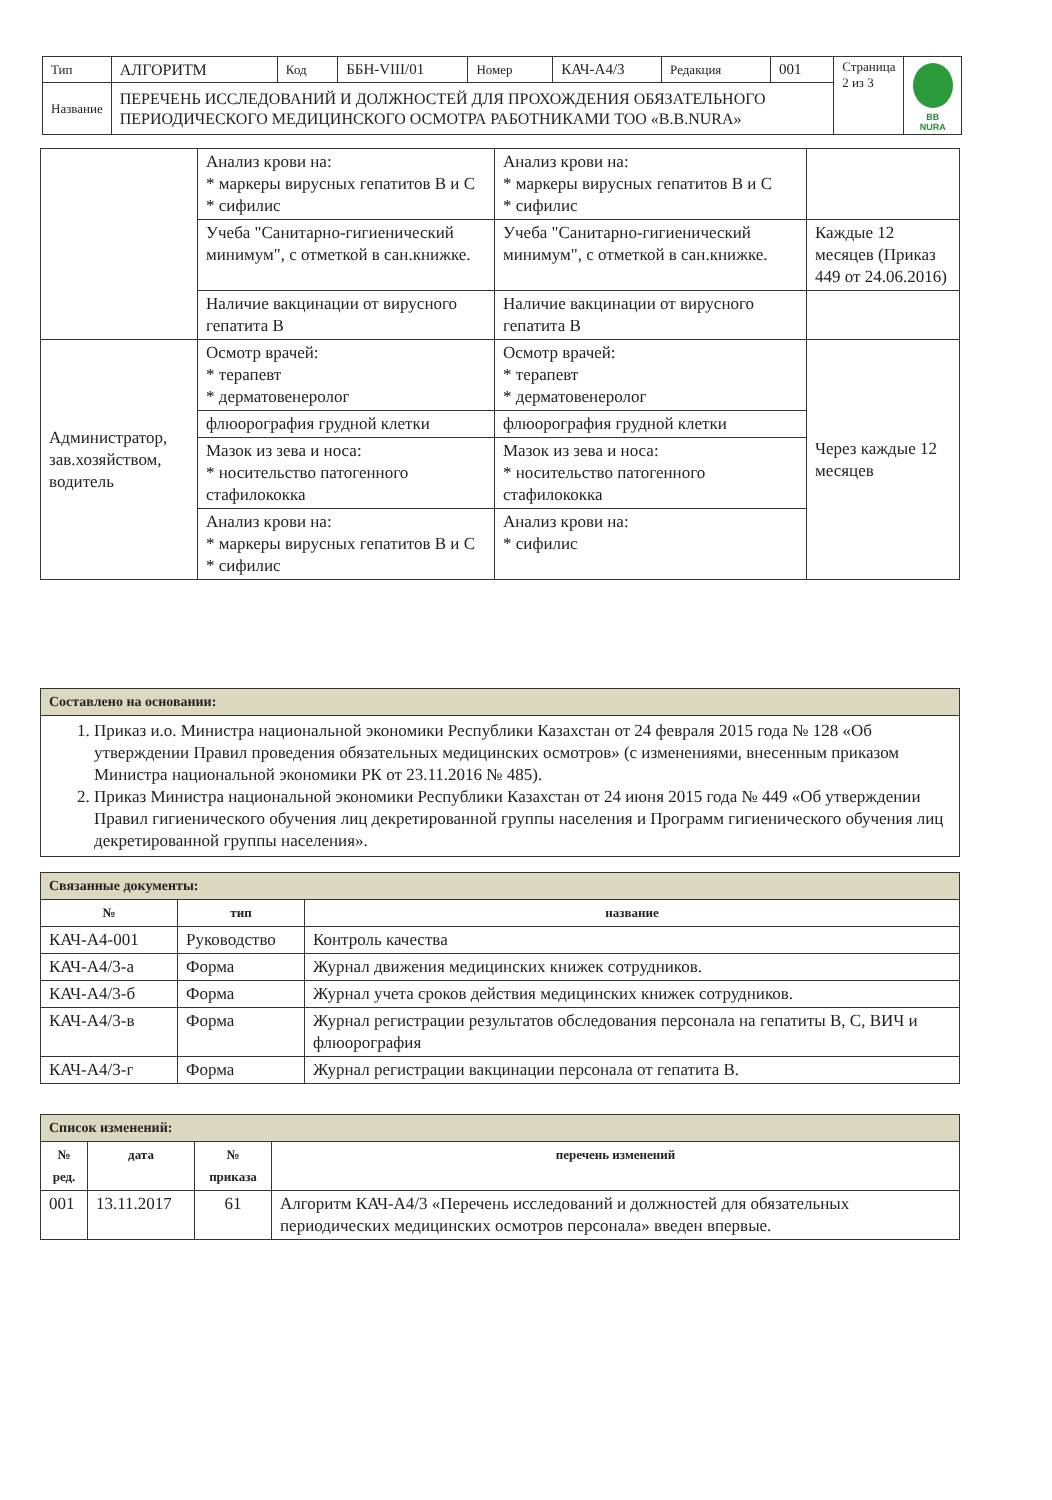| Тип | АЛГОРИТМ | Код | ББН-VIII/01 | Номер | КАЧ-А4/3 | Редакция | 001 | Страница 2 из 3 | BB NURA |
| Название | ПЕРЕЧЕНЬ ИССЛЕДОВАНИЙ И ДОЛЖНОСТЕЙ ДЛЯ ПРОХОЖДЕНИЯ ОБЯЗАТЕЛЬНОГО ПЕРИОДИЧЕСКОГО МЕДИЦИНСКОГО ОСМОТРА РАБОТНИКАМИ ТОО «B.B.NURA» | | | | | | | | |
| | Анализ крови на: * маркеры вирусных гепатитов В и С * сифилис | Анализ крови на: * маркеры вирусных гепатитов В и С * сифилис | |
| | Учеба "Санитарно-гигиенический минимум", с отметкой в сан.книжке. | Учеба "Санитарно-гигиенический минимум", с отметкой в сан.книжке. | Каждые 12 месяцев (Приказ 449 от 24.06.2016) |
| | Наличие вакцинации от вирусного гепатита В | Наличие вакцинации от вирусного гепатита В | |
| Администратор, зав.хозяйством, водитель | Осмотр врачей: * терапевт * дерматовенеролог | Осмотр врачей: * терапевт * дерматовенеролог | Через каждые 12 месяцев |
| | флюорография грудной клетки | флюорография грудной клетки | |
| | Мазок из зева и носа: * носительство патогенного стафилококка | Мазок из зева и носа: * носительство патогенного стафилококка | |
| | Анализ крови на: * маркеры вирусных гепатитов В и С * сифилис | Анализ крови на: * сифилис | |
| Составлено на основании: |
| --- |
| 1. Приказ и.о. Министра национальной экономики Республики Казахстан от 24 февраля 2015 года № 128 «Об утверждении Правил проведения обязательных медицинских осмотров» (с изменениями, внесенным приказом Министра национальной экономики РК от 23.11.2016 № 485). 2. Приказ Министра национальной экономики Республики Казахстан от 24 июня 2015 года № 449 «Об утверждении Правил гигиенического обучения лиц декретированной группы населения и Программ гигиенического обучения лиц декретированной группы населения». |
| Связанные документы: | | |
| --- | --- | --- |
| № | тип | название |
| КАЧ-А4-001 | Руководство | Контроль качества |
| КАЧ-А4/3-а | Форма | Журнал движения медицинских книжек сотрудников. |
| КАЧ-А4/3-б | Форма | Журнал учета сроков действия медицинских книжек сотрудников. |
| КАЧ-А4/3-в | Форма | Журнал регистрации результатов обследования персонала на гепатиты В, С, ВИЧ и флюорография |
| КАЧ-А4/3-г | Форма | Журнал регистрации вакцинации персонала от гепатита В. |
| Список изменений: | | | |
| --- | --- | --- | --- |
| № ред. | дата | № приказа | перечень изменений |
| 001 | 13.11.2017 | 61 | Алгоритм КАЧ-А4/3 «Перечень исследований и должностей для обязательных периодических медицинских осмотров персонала» введен впервые. |